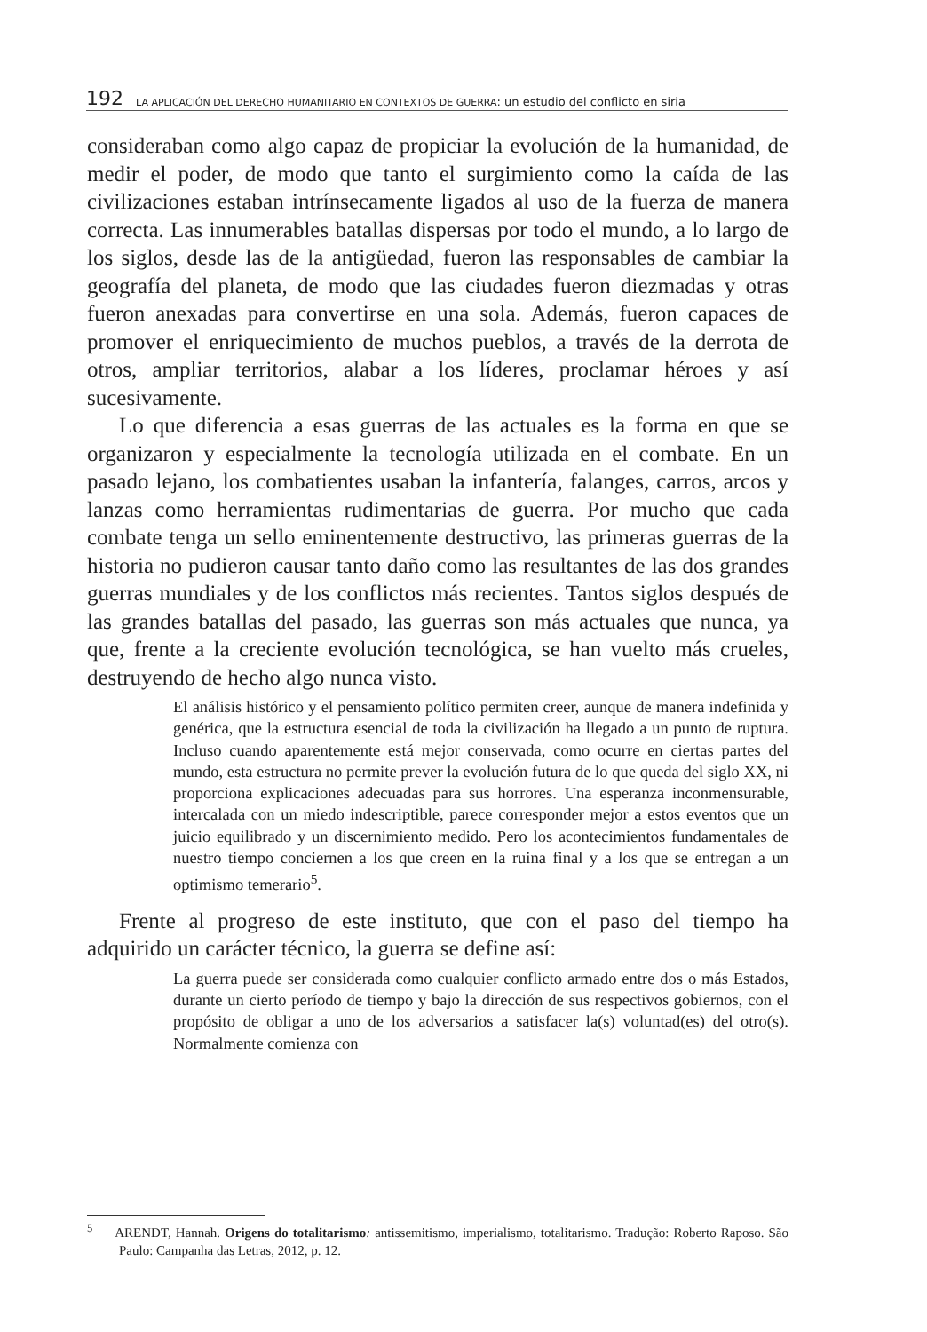192 LA APLICACIÓN DEL DERECHO HUMANITARIO EN CONTEXTOS DE GUERRA: un estudio del conflicto en siria
consideraban como algo capaz de propiciar la evolución de la humanidad, de medir el poder, de modo que tanto el surgimiento como la caída de las civilizaciones estaban intrínsecamente ligados al uso de la fuerza de manera correcta. Las innumerables batallas dispersas por todo el mundo, a lo largo de los siglos, desde las de la antigüedad, fueron las responsables de cambiar la geografía del planeta, de modo que las ciudades fueron diezmadas y otras fueron anexadas para convertirse en una sola. Además, fueron capaces de promover el enriquecimiento de muchos pueblos, a través de la derrota de otros, ampliar territorios, alabar a los líderes, proclamar héroes y así sucesivamente.
Lo que diferencia a esas guerras de las actuales es la forma en que se organizaron y especialmente la tecnología utilizada en el combate. En un pasado lejano, los combatientes usaban la infantería, falanges, carros, arcos y lanzas como herramientas rudimentarias de guerra. Por mucho que cada combate tenga un sello eminentemente destructivo, las primeras guerras de la historia no pudieron causar tanto daño como las resultantes de las dos grandes guerras mundiales y de los conflictos más recientes. Tantos siglos después de las grandes batallas del pasado, las guerras son más actuales que nunca, ya que, frente a la creciente evolución tecnológica, se han vuelto más crueles, destruyendo de hecho algo nunca visto.
El análisis histórico y el pensamiento político permiten creer, aunque de manera indefinida y genérica, que la estructura esencial de toda la civilización ha llegado a un punto de ruptura. Incluso cuando aparentemente está mejor conservada, como ocurre en ciertas partes del mundo, esta estructura no permite prever la evolución futura de lo que queda del siglo XX, ni proporciona explicaciones adecuadas para sus horrores. Una esperanza inconmensurable, intercalada con un miedo indescriptible, parece corresponder mejor a estos eventos que un juicio equilibrado y un discernimiento medido. Pero los acontecimientos fundamentales de nuestro tiempo conciernen a los que creen en la ruina final y a los que se entregan a un optimismo temerario<sup>5</sup>.
Frente al progreso de este instituto, que con el paso del tiempo ha adquirido un carácter técnico, la guerra se define así:
La guerra puede ser considerada como cualquier conflicto armado entre dos o más Estados, durante un cierto período de tiempo y bajo la dirección de sus respectivos gobiernos, con el propósito de obligar a uno de los adversarios a satisfacer la(s) voluntad(es) del otro(s). Normalmente comienza con
<sup>5</sup> ARENDT, Hannah. Origens do totalitarismo: antissemitismo, imperialismo, totalitarismo. Tradução: Roberto Raposo. São Paulo: Campanha das Letras, 2012, p. 12.